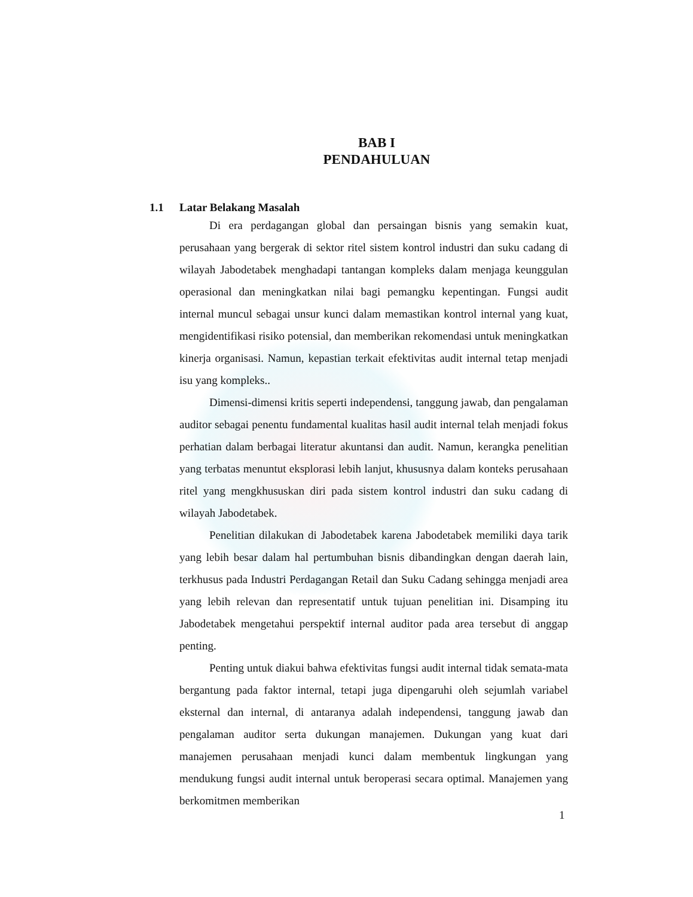BAB I
PENDAHULUAN
1.1 Latar Belakang Masalah
Di era perdagangan global dan persaingan bisnis yang semakin kuat, perusahaan yang bergerak di sektor ritel sistem kontrol industri dan suku cadang di wilayah Jabodetabek menghadapi tantangan kompleks dalam menjaga keunggulan operasional dan meningkatkan nilai bagi pemangku kepentingan. Fungsi audit internal muncul sebagai unsur kunci dalam memastikan kontrol internal yang kuat, mengidentifikasi risiko potensial, dan memberikan rekomendasi untuk meningkatkan kinerja organisasi. Namun, kepastian terkait efektivitas audit internal tetap menjadi isu yang kompleks..
Dimensi-dimensi kritis seperti independensi, tanggung jawab, dan pengalaman auditor sebagai penentu fundamental kualitas hasil audit internal telah menjadi fokus perhatian dalam berbagai literatur akuntansi dan audit. Namun, kerangka penelitian yang terbatas menuntut eksplorasi lebih lanjut, khususnya dalam konteks perusahaan ritel yang mengkhususkan diri pada sistem kontrol industri dan suku cadang di wilayah Jabodetabek.
Penelitian dilakukan di Jabodetabek karena Jabodetabek memiliki daya tarik yang lebih besar dalam hal pertumbuhan bisnis dibandingkan dengan daerah lain, terkhusus pada Industri Perdagangan Retail dan Suku Cadang sehingga menjadi area yang lebih relevan dan representatif untuk tujuan penelitian ini. Disamping itu Jabodetabek mengetahui perspektif internal auditor pada area tersebut di anggap penting.
Penting untuk diakui bahwa efektivitas fungsi audit internal tidak semata-mata bergantung pada faktor internal, tetapi juga dipengaruhi oleh sejumlah variabel eksternal dan internal, di antaranya adalah independensi, tanggung jawab dan pengalaman auditor serta dukungan manajemen. Dukungan yang kuat dari manajemen perusahaan menjadi kunci dalam membentuk lingkungan yang mendukung fungsi audit internal untuk beroperasi secara optimal. Manajemen yang berkomitmen memberikan
1